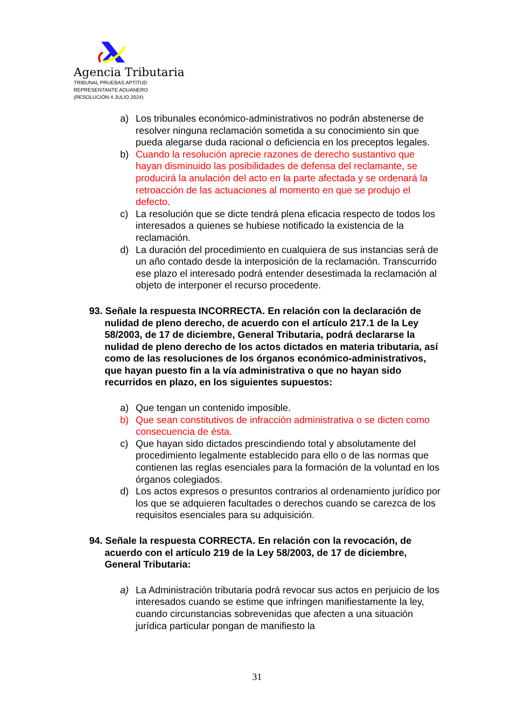Agencia Tributaria
TRIBUNAL PRUEBAS APTITUD
REPRESENTANTE ADUANERO
(RESOLUCIÓN 4 JULIO 2024)
a) Los tribunales económico-administrativos no podrán abstenerse de resolver ninguna reclamación sometida a su conocimiento sin que pueda alegarse duda racional o deficiencia en los preceptos legales.
b) Cuando la resolución aprecie razones de derecho sustantivo que hayan disminuido las posibilidades de defensa del reclamante, se producirá la anulación del acto en la parte afectada y se ordenará la retroacción de las actuaciones al momento en que se produjo el defecto.
c) La resolución que se dicte tendrá plena eficacia respecto de todos los interesados a quienes se hubiese notificado la existencia de la reclamación.
d) La duración del procedimiento en cualquiera de sus instancias será de un año contado desde la interposición de la reclamación. Transcurrido ese plazo el interesado podrá entender desestimada la reclamación al objeto de interponer el recurso procedente.
93. Señale la respuesta INCORRECTA. En relación con la declaración de nulidad de pleno derecho, de acuerdo con el artículo 217.1 de la Ley 58/2003, de 17 de diciembre, General Tributaria, podrá declararse la nulidad de pleno derecho de los actos dictados en materia tributaria, así como de las resoluciones de los órganos económico-administrativos, que hayan puesto fin a la vía administrativa o que no hayan sido recurridos en plazo, en los siguientes supuestos:
a) Que tengan un contenido imposible.
b) Que sean constitutivos de infracción administrativa o se dicten como consecuencia de ésta.
c) Que hayan sido dictados prescindiendo total y absolutamente del procedimiento legalmente establecido para ello o de las normas que contienen las reglas esenciales para la formación de la voluntad en los órganos colegiados.
d) Los actos expresos o presuntos contrarios al ordenamiento jurídico por los que se adquieren facultades o derechos cuando se carezca de los requisitos esenciales para su adquisición.
94. Señale la respuesta CORRECTA. En relación con la revocación, de acuerdo con el artículo 219 de la Ley 58/2003, de 17 de diciembre, General Tributaria:
a) La Administración tributaria podrá revocar sus actos en perjuicio de los interesados cuando se estime que infringen manifiestamente la ley, cuando circunstancias sobrevenidas que afecten a una situación jurídica particular pongan de manifiesto la
31